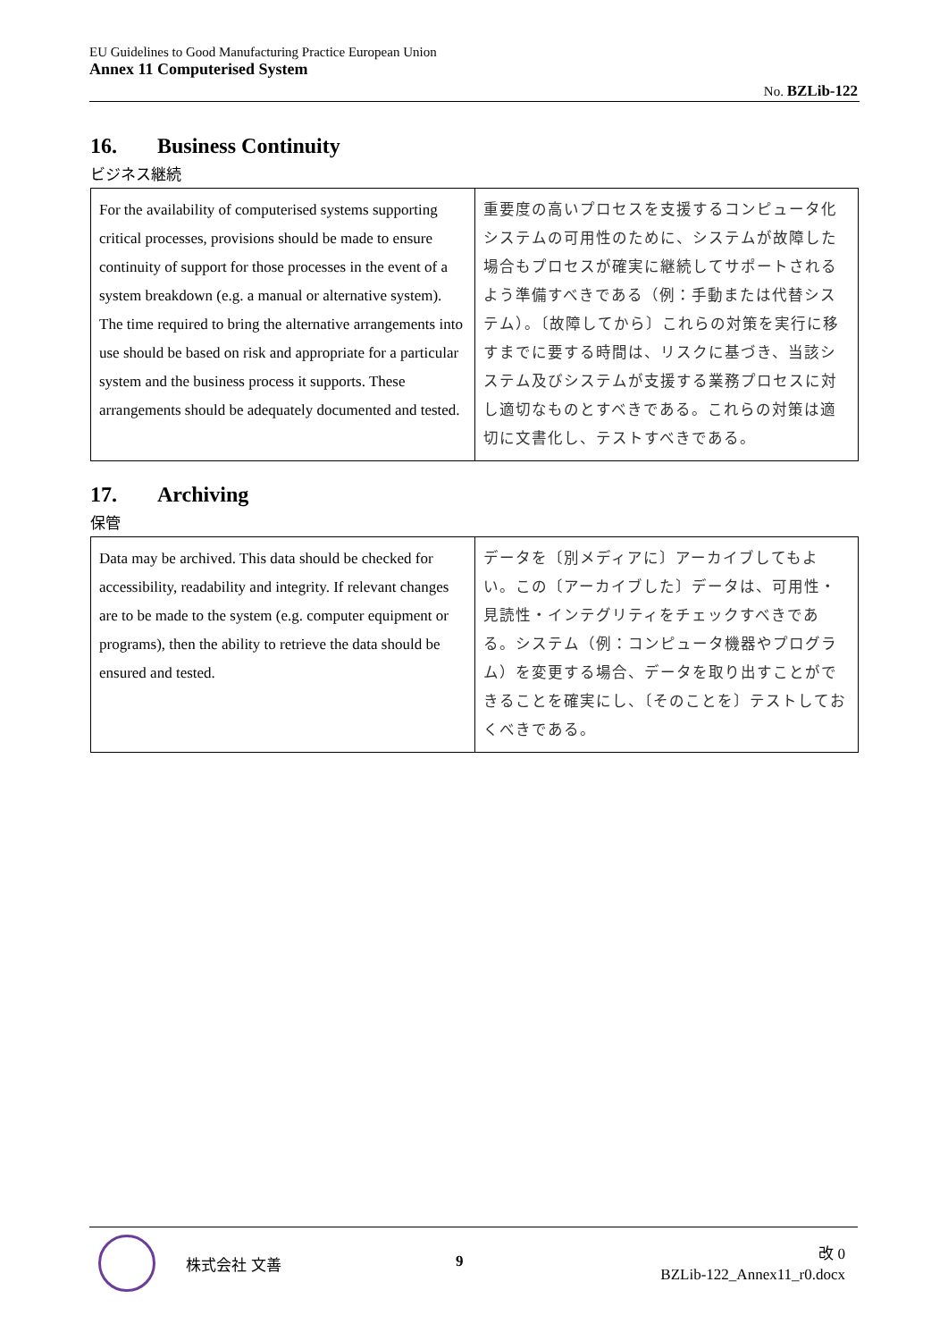EU Guidelines to Good Manufacturing Practice European Union
Annex 11 Computerised System
No. BZLib-122
16. Business Continuity
ビジネス継続
| For the availability of computerised systems supporting critical processes, provisions should be made to ensure continuity of support for those processes in the event of a system breakdown (e.g. a manual or alternative system). The time required to bring the alternative arrangements into use should be based on risk and appropriate for a particular system and the business process it supports. These arrangements should be adequately documented and tested. | 重要度の高いプロセスを支援するコンピュータ化システムの可用性のために、システムが故障した場合もプロセスが確実に継続してサポートされるよう準備すべきである（例：手動または代替システム）。〔故障してから〕これらの対策を実行に移すまでに要する時間は、リスクに基づき、当該システム及びシステムが支援する業務プロセスに対し適切なものとすべきである。これらの対策は適切に文書化し、テストすべきである。 |
17. Archiving
保管
| Data may be archived. This data should be checked for accessibility, readability and integrity. If relevant changes are to be made to the system (e.g. computer equipment or programs), then the ability to retrieve the data should be ensured and tested. | データを〔別メディアに〕アーカイブしてもよい。この〔アーカイブした〕データは、可用性・見読性・インテグリティをチェックすべきである。システム（例：コンピュータ機器やプログラム）を変更する場合、データを取り出すことができることを確実にし、〔そのことを〕テストしておくべきである。 |
株式会社 文善 9
改 0
BZLib-122_Annex11_r0.docx